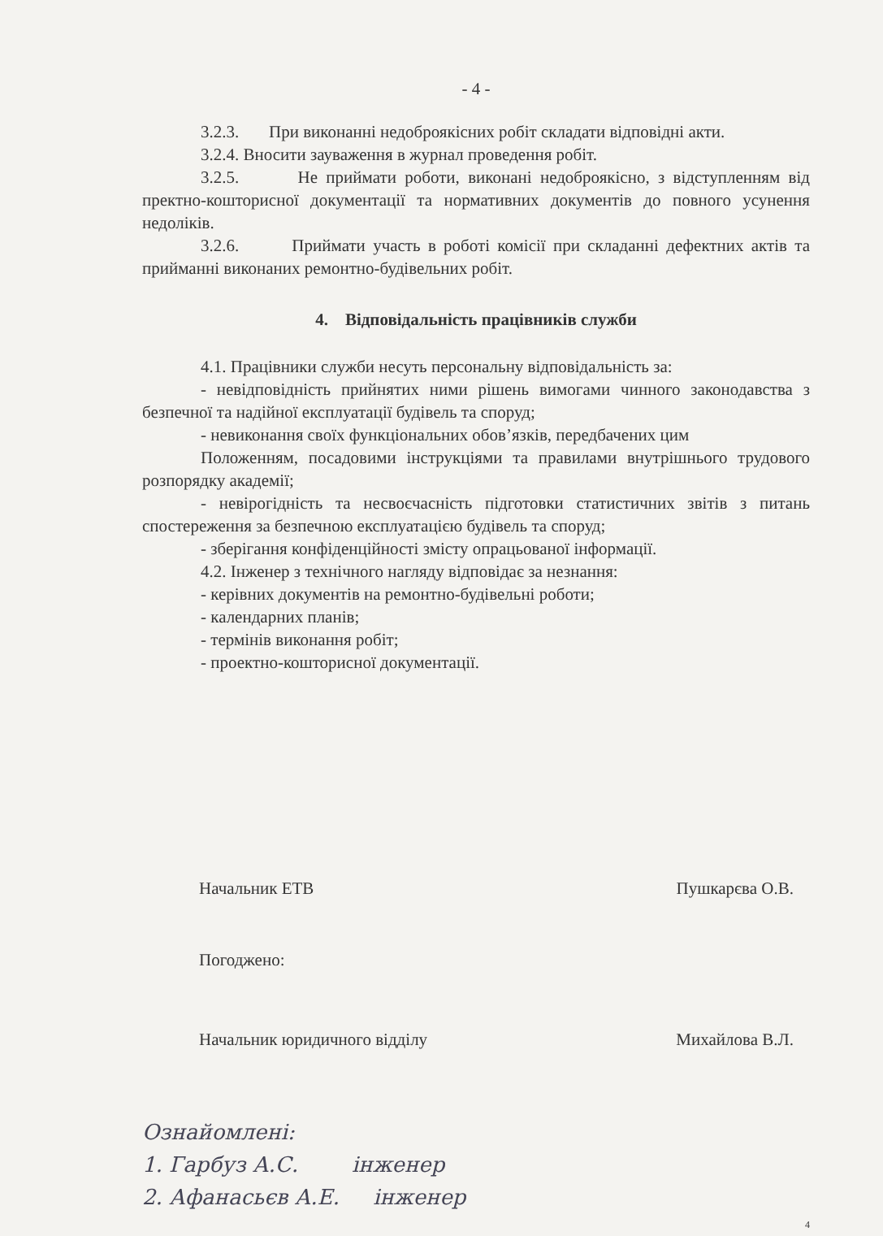- 4 -
3.2.3. При виконанні недоброякісних робіт складати відповідні акти.
3.2.4. Вносити зауваження в журнал проведення робіт.
3.2.5. Не приймати роботи, виконані недоброякісно, з відступленням від пректно-кошторисної документації та нормативних документів до повного усунення недоліків.
3.2.6. Приймати участь в роботі комісії при складанні дефектних актів та прийманні виконаних ремонтно-будівельних робіт.
4. Відповідальність працівників служби
4.1. Працівники служби несуть персональну відповідальність за:
- невідповідність прийнятих ними рішень вимогами чинного законодавства з безпечної та надійної експлуатації будівель та споруд;
- невиконання своїх функціональних обов’язків, передбачених цим
Положенням, посадовими інструкціями та правилами внутрішнього трудового розпорядку академії;
- невірогідність та несвоєчасність підготовки статистичних звітів з питань спостереження за безпечною експлуатацією будівель та споруд;
- зберігання конфіденційності змісту опрацьованої інформації.
4.2. Інженер з технічного нагляду відповідає за незнання:
- керівних документів на ремонтно-будівельні роботи;
- календарних планів;
- термінів виконання робіт;
- проектно-кошторисної документації.
Начальник ЕТВ Пушкарєва О.В.
Погоджено:
Начальник юридичного відділу Михайлова В.Л.
Ознайомлені:
1. Гарбуз А.С. інженер
2. Афанасьєв А.Е. інженер
4